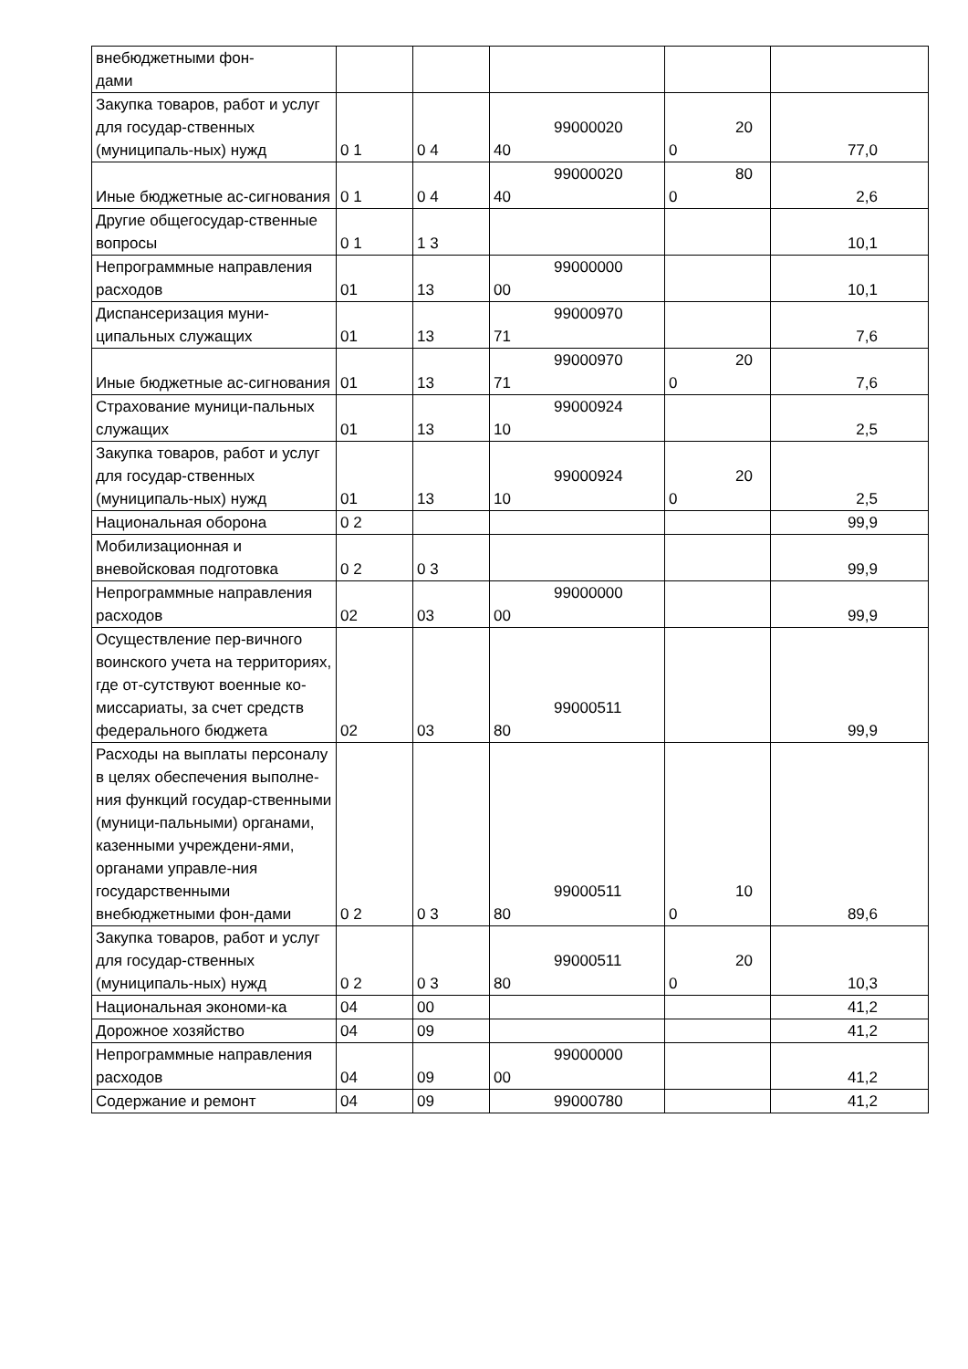| внебюджетными фон- дами | | | | | |
| Закупка товаров, работ и услуг для государ-ственных (муниципаль-ных) нужд | 0 1 | 0 4 | 99000020 40 | 20 0 | 77,0 |
| Иные бюджетные ас-сигнования | 0 1 | 0 4 | 99000020 40 | 80 0 | 2,6 |
| Другие общегосудар-ственные вопросы | 0 1 | 1 3 | | | 10,1 |
| Непрограммные направления расходов | 01 | 13 | 99000000 00 | | 10,1 |
| Диспансеризация муни-ципальных служащих | 01 | 13 | 99000970 71 | | 7,6 |
| Иные бюджетные ас-сигнования | 01 | 13 | 99000970 71 | 20 0 | 7,6 |
| Страхование муници-пальных служащих | 01 | 13 | 99000924 10 | | 2,5 |
| Закупка товаров, работ и услуг для государ-ственных (муниципаль-ных) нужд | 01 | 13 | 99000924 10 | 20 0 | 2,5 |
| Национальная оборона | 0 2 | | | | 99,9 |
| Мобилизационная и вневойсковая подготовка | 0 2 | 0 3 | | | 99,9 |
| Непрограммные направления расходов | 02 | 03 | 99000000 00 | | 99,9 |
| Осуществление пер-вичного воинского учета на территориях, где от-сутствуют военные ко-миссариаты, за счет средств федерального бюджета | 02 | 03 | 99000511 80 | | 99,9 |
| Расходы на выплаты персоналу в целях обеспечения выполне-ния функций государ-ственными (муници-пальными) органами, казенными учреждени-ями, органами управле-ния государственными внебюджетными фон-дами | 0 2 | 0 3 | 99000511 80 | 10 0 | 89,6 |
| Закупка товаров, работ и услуг для государ-ственных (муниципаль-ных) нужд | 0 2 | 0 3 | 99000511 80 | 20 0 | 10,3 |
| Национальная экономи-ка | 04 | 00 | | | 41,2 |
| Дорожное хозяйство | 04 | 09 | | | 41,2 |
| Непрограммные направления расходов | 04 | 09 | 99000000 00 | | 41,2 |
| Содержание и ремонт | 04 | 09 | 99000780 | | 41,2 |